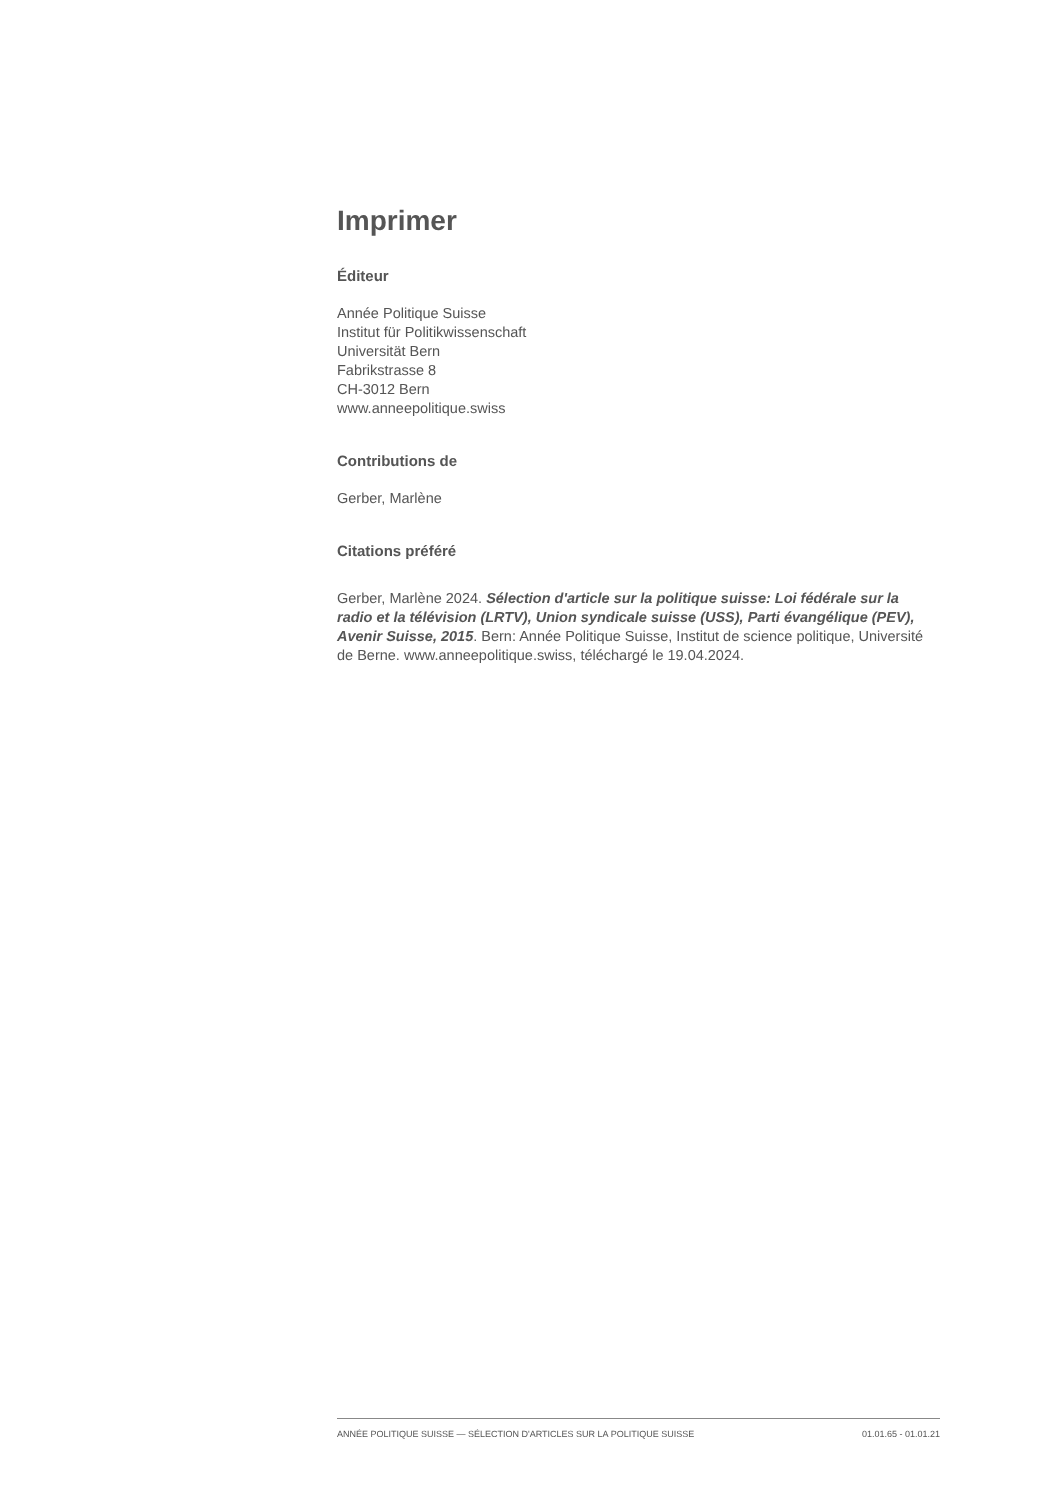Imprimer
Éditeur
Année Politique Suisse
Institut für Politikwissenschaft
Universität Bern
Fabrikstrasse 8
CH-3012 Bern
www.anneepolitique.swiss
Contributions de
Gerber, Marlène
Citations préféré
Gerber, Marlène 2024. Sélection d'article sur la politique suisse: Loi fédérale sur la radio et la télévision (LRTV), Union syndicale suisse (USS), Parti évangélique (PEV), Avenir Suisse, 2015. Bern: Année Politique Suisse, Institut de science politique, Université de Berne. www.anneepolitique.swiss, téléchargé le 19.04.2024.
ANNÉE POLITIQUE SUISSE — SÉLECTION D'ARTICLES SUR LA POLITIQUE SUISSE 01.01.65 - 01.01.21